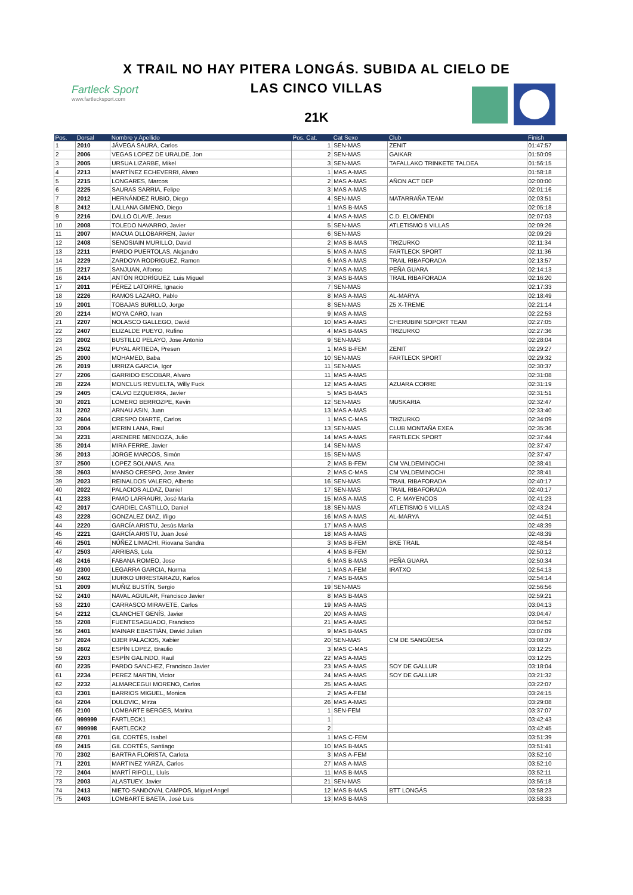Fartleck Sport
www.fartlecksport.com
X TRAIL NO HAY PITERA LONGÁS. SUBIDA AL CIELO DE
LAS CINCO VILLAS
21K
| Pos. | Dorsal | Nombre y Apellido | Pos. Cat. | Cat Sexo | Club | Finish |
| --- | --- | --- | --- | --- | --- | --- |
| 1 | 2010 | JÁVEGA SAURA, Carlos | 1 | SEN-MAS | ZENIT | 01:47:57 |
| 2 | 2006 | VEGAS LOPEZ DE URALDE, Jon | 2 | SEN-MAS | GAIKAR | 01:50:09 |
| 3 | 2005 | URSUA LIZARBE, Mikel | 3 | SEN-MAS | TAFALLAKO TRINKETE TALDEA | 01:56:15 |
| 4 | 2213 | MARTÍNEZ ECHEVERRI, Alvaro | 1 | MAS A-MAS | | 01:58:18 |
| 5 | 2215 | LONGARES, Marcos | 2 | MAS A-MAS | AÑON ACT DEP | 02:00:00 |
| 6 | 2225 | SAURAS SARRIA, Felipe | 3 | MAS A-MAS | | 02:01:16 |
| 7 | 2012 | HERNÁNDEZ RUBIO, Diego | 4 | SEN-MAS | MATARRAÑA TEAM | 02:03:51 |
| 8 | 2412 | LALLANA GIMENO, Diego | 1 | MAS B-MAS | | 02:05:18 |
| 9 | 2216 | DALLO OLAVE, Jesus | 4 | MAS A-MAS | C.D. ELOMENDI | 02:07:03 |
| 10 | 2008 | TOLEDO NAVARRO, Javier | 5 | SEN-MAS | ATLETISMO 5 VILLAS | 02:09:26 |
| 11 | 2007 | MACUA OLLOBARREN, Javier | 6 | SEN-MAS | | 02:09:29 |
| 12 | 2408 | SENOSIAIN MURILLO, David | 2 | MAS B-MAS | TRIZURKO | 02:11:34 |
| 13 | 2211 | PARDO PUERTOLAS, Alejandro | 5 | MAS A-MAS | FARTLECK SPORT | 02:11:36 |
| 14 | 2229 | ZARDOYA RODRIGUEZ, Ramon | 6 | MAS A-MAS | TRAIL RIBAFORADA | 02:13:57 |
| 15 | 2217 | SANJUAN, Alfonso | 7 | MAS A-MAS | PEÑA GUARA | 02:14:13 |
| 16 | 2414 | ANTÓN RODRÍGUEZ, Luis Miguel | 3 | MAS B-MAS | TRAIL RIBAFORADA | 02:16:20 |
| 17 | 2011 | PÉREZ LATORRE, Ignacio | 7 | SEN-MAS | | 02:17:33 |
| 18 | 2226 | RAMOS LAZARO, Pablo | 8 | MAS A-MAS | AL-MARYA | 02:18:49 |
| 19 | 2001 | TOBAJAS BURILLO, Jorge | 8 | SEN-MAS | Z5 X-TREME | 02:21:14 |
| 20 | 2214 | MOYA CARO, Ivan | 9 | MAS A-MAS | | 02:22:53 |
| 21 | 2207 | NOLASCO GALLEGO, David | 10 | MAS A-MAS | CHERUBINI SOPORT TEAM | 02:27:05 |
| 22 | 2407 | ELIZALDE PUEYO, Rufino | 4 | MAS B-MAS | TRIZURKO | 02:27:36 |
| 23 | 2002 | BUSTILLO PELAYO, Jose Antonio | 9 | SEN-MAS | | 02:28:04 |
| 24 | 2502 | PUYAL ARTIEDA, Presen | 1 | MAS B-FEM | ZENIT | 02:29:27 |
| 25 | 2000 | MOHAMED, Baba | 10 | SEN-MAS | FARTLECK SPORT | 02:29:32 |
| 26 | 2019 | URRIZA GARCIA, Igor | 11 | SEN-MAS | | 02:30:37 |
| 27 | 2206 | GARRIDO ESCOBAR, Alvaro | 11 | MAS A-MAS | | 02:31:08 |
| 28 | 2224 | MONCLUS REVUELTA, Willy Fuck | 12 | MAS A-MAS | AZUARA CORRE | 02:31:19 |
| 29 | 2405 | CALVO EZQUERRA, Javier | 5 | MAS B-MAS | | 02:31:51 |
| 30 | 2021 | LOMERO BERROZPE, Kevin | 12 | SEN-MAS | MUSKARIA | 02:32:47 |
| 31 | 2202 | ARNAU ASIN, Juan | 13 | MAS A-MAS | | 02:33:40 |
| 32 | 2604 | CRESPO DIARTE, Carlos | 1 | MAS C-MAS | TRIZURKO | 02:34:09 |
| 33 | 2004 | MERIN LANA, Raul | 13 | SEN-MAS | CLUB MONTAÑA EXEA | 02:35:36 |
| 34 | 2231 | ARENERE MENDOZA, Julio | 14 | MAS A-MAS | FARTLECK SPORT | 02:37:44 |
| 35 | 2014 | MIRA FERRE, Javier | 14 | SEN-MAS | | 02:37:47 |
| 36 | 2013 | JORGE MARCOS, Simón | 15 | SEN-MAS | | 02:37:47 |
| 37 | 2500 | LOPEZ SOLANAS, Ana | 2 | MAS B-FEM | CM VALDEMINOCHI | 02:38:41 |
| 38 | 2603 | MANSO CRESPO, Jose Javier | 2 | MAS C-MAS | CM VALDEMINOCHI | 02:38:41 |
| 39 | 2023 | REINALDOS VALERO, Alberto | 16 | SEN-MAS | TRAIL RIBAFORADA | 02:40:17 |
| 40 | 2022 | PALACIOS ALDAZ, Daniel | 17 | SEN-MAS | TRAIL RIBAFORADA | 02:40:17 |
| 41 | 2233 | PAMO LARRAURI, José María | 15 | MAS A-MAS | C. P. MAYENCOS | 02:41:23 |
| 42 | 2017 | CARDIEL CASTILLO, Daniel | 18 | SEN-MAS | ATLETISMO 5 VILLAS | 02:43:24 |
| 43 | 2228 | GONZALEZ DIAZ, Iñigo | 16 | MAS A-MAS | AL-MARYA | 02:44:51 |
| 44 | 2220 | GARCÍA ARISTU, Jesús María | 17 | MAS A-MAS | | 02:48:39 |
| 45 | 2221 | GARCÍA ARISTU, Juan José | 18 | MAS A-MAS | | 02:48:39 |
| 46 | 2501 | NÚÑEZ LIMACHI, Riovana Sandra | 3 | MAS B-FEM | BKE TRAIL | 02:48:54 |
| 47 | 2503 | ARRIBAS, Lola | 4 | MAS B-FEM | | 02:50:12 |
| 48 | 2416 | FABANA ROMEO, Jose | 6 | MAS B-MAS | PEÑA GUARA | 02:50:34 |
| 49 | 2300 | LEGARRA GARCIA, Norma | 1 | MAS A-FEM | IRATXO | 02:54:13 |
| 50 | 2402 | IJURKO URRESTARAZU, Karlos | 7 | MAS B-MAS | | 02:54:14 |
| 51 | 2009 | MUÑIZ BUSTÍN, Sergio | 19 | SEN-MAS | | 02:56:56 |
| 52 | 2410 | NAVAL AGUILAR, Francisco Javier | 8 | MAS B-MAS | | 02:59:21 |
| 53 | 2210 | CARRASCO MIRAVETE, Carlos | 19 | MAS A-MAS | | 03:04:13 |
| 54 | 2212 | CLANCHET GENÍS, Javier | 20 | MAS A-MAS | | 03:04:47 |
| 55 | 2208 | FUENTESAGUADO, Francisco | 21 | MAS A-MAS | | 03:04:52 |
| 56 | 2401 | MAINAR EBASTIÁN, David Julian | 9 | MAS B-MAS | | 03:07:09 |
| 57 | 2024 | OJER PALACIOS, Xabier | 20 | SEN-MAS | CM DE SANGÜESA | 03:08:37 |
| 58 | 2602 | ESPÍN LOPEZ, Braulio | 3 | MAS C-MAS | | 03:12:25 |
| 59 | 2203 | ESPÍN GALINDO, Raul | 22 | MAS A-MAS | | 03:12:25 |
| 60 | 2235 | PARDO SANCHEZ, Francisco Javier | 23 | MAS A-MAS | SOY DE GALLUR | 03:18:04 |
| 61 | 2234 | PEREZ MARTIN, Victor | 24 | MAS A-MAS | SOY DE GALLUR | 03:21:32 |
| 62 | 2232 | ALMARCEGUI MORENO, Carlos | 25 | MAS A-MAS | | 03:22:07 |
| 63 | 2301 | BARRIOS MIGUEL, Monica | 2 | MAS A-FEM | | 03:24:15 |
| 64 | 2204 | DULOVIC, Mirza | 26 | MAS A-MAS | | 03:29:08 |
| 65 | 2100 | LOMBARTE BERGES, Marina | 1 | SEN-FEM | | 03:37:07 |
| 66 | 999999 | FARTLECK1 | 1 | | | 03:42:43 |
| 67 | 999998 | FARTLECK2 | 2 | | | 03:42:45 |
| 68 | 2701 | GIL CORTÉS, Isabel | 1 | MAS C-FEM | | 03:51:39 |
| 69 | 2415 | GIL CORTÉS, Santiago | 10 | MAS B-MAS | | 03:51:41 |
| 70 | 2302 | BARTRA FLORISTA, Carlota | 3 | MAS A-FEM | | 03:52:10 |
| 71 | 2201 | MARTINEZ YARZA, Carlos | 27 | MAS A-MAS | | 03:52:10 |
| 72 | 2404 | MARTÍ RIPOLL, Lluís | 11 | MAS B-MAS | | 03:52:11 |
| 73 | 2003 | ALASTUEY, Javier | 21 | SEN-MAS | | 03:56:18 |
| 74 | 2413 | NIETO-SANDOVAL CAMPOS, Miguel Angel | 12 | MAS B-MAS | BTT LONGÁS | 03:58:23 |
| 75 | 2403 | LOMBARTE BAETA, José Luis | 13 | MAS B-MAS | | 03:58:33 |